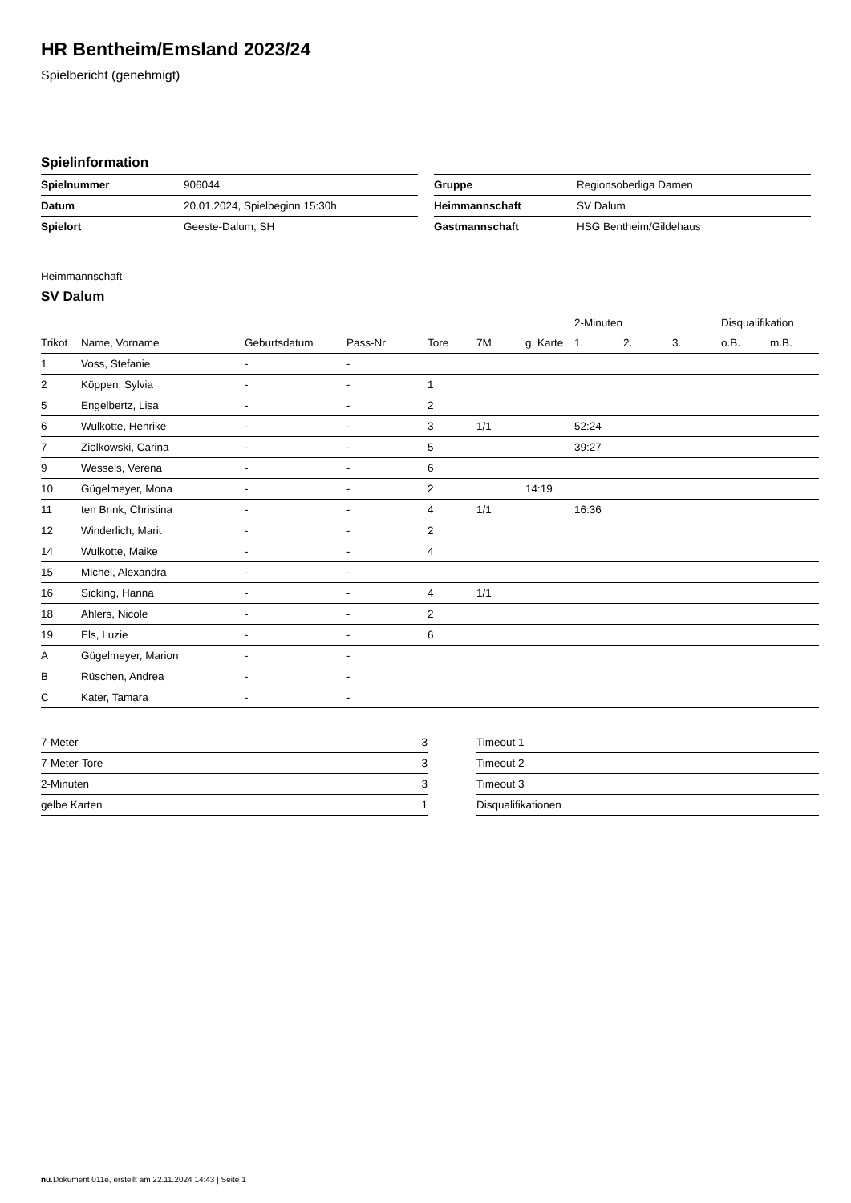HR Bentheim/Emsland 2023/24
Spielbericht (genehmigt)
Spielinformation
| Spielnummer | 906044 |
| Datum | 20.01.2024, Spielbeginn 15:30h |
| Spielort | Geeste-Dalum, SH |
| Gruppe | Regionsoberliga Damen |
| Heimmannschaft | SV Dalum |
| Gastmannschaft | HSG Bentheim/Gildehaus |
Heimmannschaft
SV Dalum
| | | | | | | | 2-Minuten | | | Disqualifikation | |
| --- | --- | --- | --- | --- | --- | --- | --- | --- | --- | --- | --- |
| Trikot | Name, Vorname | Geburtsdatum | Pass-Nr | Tore | 7M | g. Karte | 1. | 2. | 3. | o.B. | m.B. |
| 1 | Voss, Stefanie | - | - | | | | | | | | |
| 2 | Köppen, Sylvia | - | - | 1 | | | | | | | |
| 5 | Engelbertz, Lisa | - | - | 2 | | | | | | | |
| 6 | Wulkotte, Henrike | - | - | 3 | 1/1 | | 52:24 | | | | |
| 7 | Ziolkowski, Carina | - | - | 5 | | | 39:27 | | | | |
| 9 | Wessels, Verena | - | - | 6 | | | | | | | |
| 10 | Gügelmeyer, Mona | - | - | 2 | | 14:19 | | | | | |
| 11 | ten Brink, Christina | - | - | 4 | 1/1 | | 16:36 | | | | |
| 12 | Winderlich, Marit | - | - | 2 | | | | | | | |
| 14 | Wulkotte, Maike | - | - | 4 | | | | | | | |
| 15 | Michel, Alexandra | - | - | | | | | | | | |
| 16 | Sicking, Hanna | - | - | 4 | 1/1 | | | | | | |
| 18 | Ahlers, Nicole | - | - | 2 | | | | | | | |
| 19 | Els, Luzie | - | - | 6 | | | | | | | |
| A | Gügelmeyer, Marion | - | - | | | | | | | | |
| B | Rüschen, Andrea | - | - | | | | | | | | |
| C | Kater, Tamara | - | - | | | | | | | | |
| 7-Meter | 3 |
| 7-Meter-Tore | 3 |
| 2-Minuten | 3 |
| gelbe Karten | 1 |
| Timeout 1 |
| Timeout 2 |
| Timeout 3 |
| Disqualifikationen |
nu.Dokument 011e, erstellt am 22.11.2024 14:43 | Seite 1